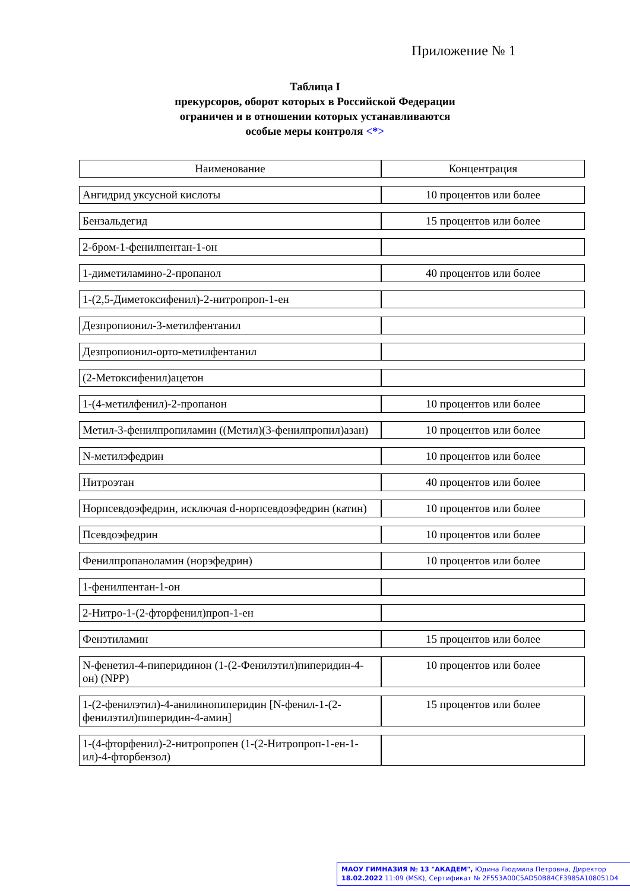Приложение № 1
Таблица I
прекурсоров, оборот которых в Российской Федерации
ограничен и в отношении которых устанавливаются
особые меры контроля <*>
| Наименование | Концентрация |
| --- | --- |
| Ангидрид уксусной кислоты | 10 процентов или более |
| Бензальдегид | 15 процентов или более |
| 2-бром-1-фенилпентан-1-он | |
| 1-диметиламино-2-пропанол | 40 процентов или более |
| 1-(2,5-Диметоксифенил)-2-нитропроп-1-ен | |
| Дезпропионил-3-метилфентанил | |
| Дезпропионил-орто-метилфентанил | |
| (2-Метоксифенил)ацетон | |
| 1-(4-метилфенил)-2-пропанон | 10 процентов или более |
| Метил-3-фенилпропиламин ((Метил)(3-фенилпропил)азан) | 10 процентов или более |
| N-метилэфедрин | 10 процентов или более |
| Нитроэтан | 40 процентов или более |
| Норпсевдоэфедрин, исключая d-норпсевдоэфедрин (катин) | 10 процентов или более |
| Псевдоэфедрин | 10 процентов или более |
| Фенилпропаноламин (норэфедрин) | 10 процентов или более |
| 1-фенилпентан-1-он | |
| 2-Нитро-1-(2-фторфенил)проп-1-ен | |
| Фенэтиламин | 15 процентов или более |
| N-фенетил-4-пиперидинон (1-(2-Фенилэтил)пиперидин-4-он) (NPP) | 10 процентов или более |
| 1-(2-фенилэтил)-4-анилинопиперидин [N-фенил-1-(2-фенилэтил)пиперидин-4-амин] | 15 процентов или более |
| 1-(4-фторфенил)-2-нитропропен (1-(2-Нитропроп-1-ен-1-ил)-4-фторбензол) | |
МАОУ ГИМНАЗИЯ № 13 "АКАДЕМ", Юдина Людмила Петровна, Директор
18.02.2022 11:09 (MSK), Сертификат № 2F553A00C5AD50B84CF3985A108051D4